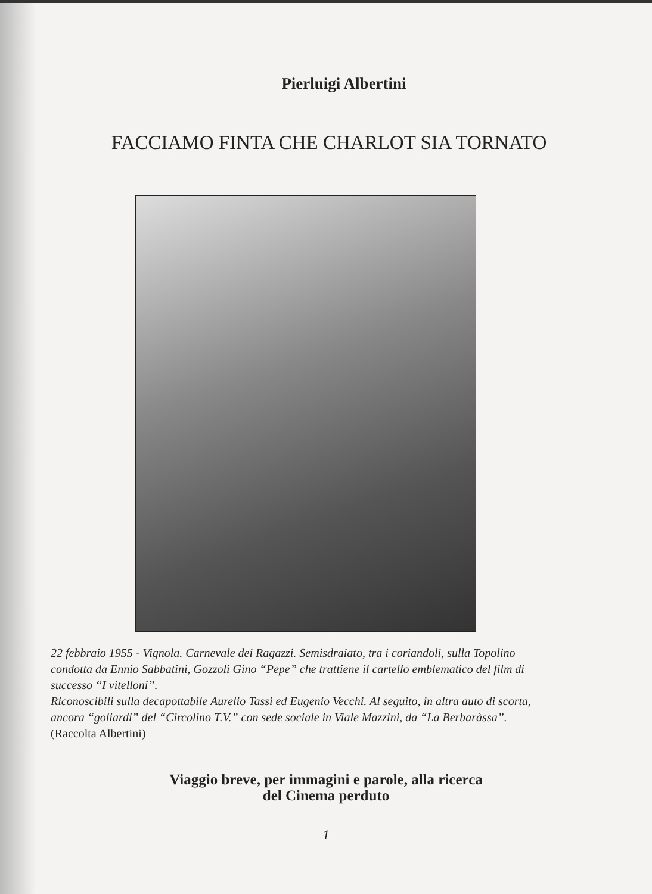Pierluigi Albertini
FACCIAMO FINTA CHE CHARLOT SIA TORNATO
22 febbraio 1955 - Vignola. Carnevale dei Ragazzi. Semisdraiato, tra i coriandoli, sulla Topolino condotta da Ennio Sabbatini, Gozzoli Gino “Pepe” che trattiene il cartello emblematico del film di successo “I vitelloni”.
Riconoscibili sulla decapottabile Aurelio Tassi ed Eugenio Vecchi. Al seguito, in altra auto di scorta, ancora “goliardi” del “Circolino T.V.” con sede sociale in Viale Mazzini, da “La Berbaràssa”. (Raccolta Albertini)
Viaggio breve, per immagini e parole, alla ricerca
del Cinema perduto
1